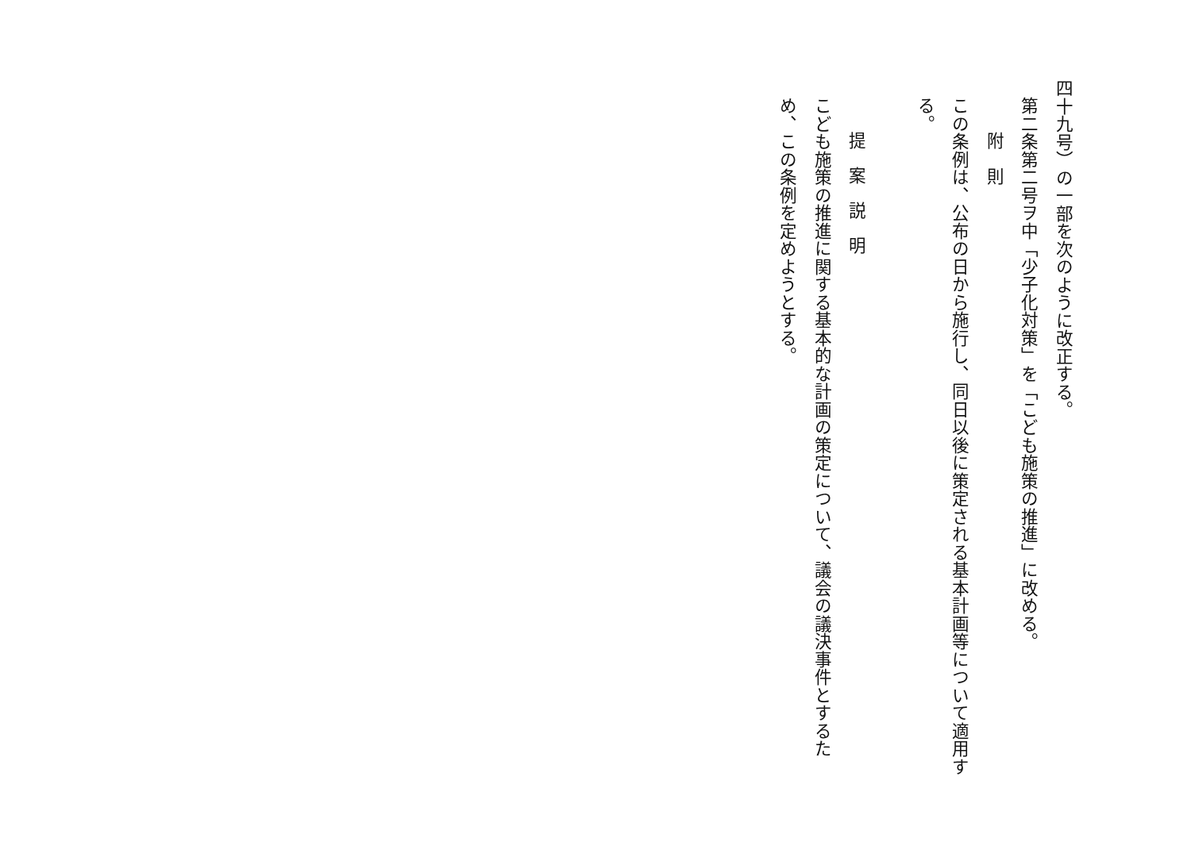四十九号）の一部を次のように改正する。
第二条第二号ヲ中「少子化対策」を「こども施策の推進」に改める。
附　則
この条例は、公布の日から施行し、同日以後に策定される基本計画等について適用する。
提案説明
こども施策の推進に関する基本的な計画の策定について、議会の議決事件とするため、この条例を定めようとする。